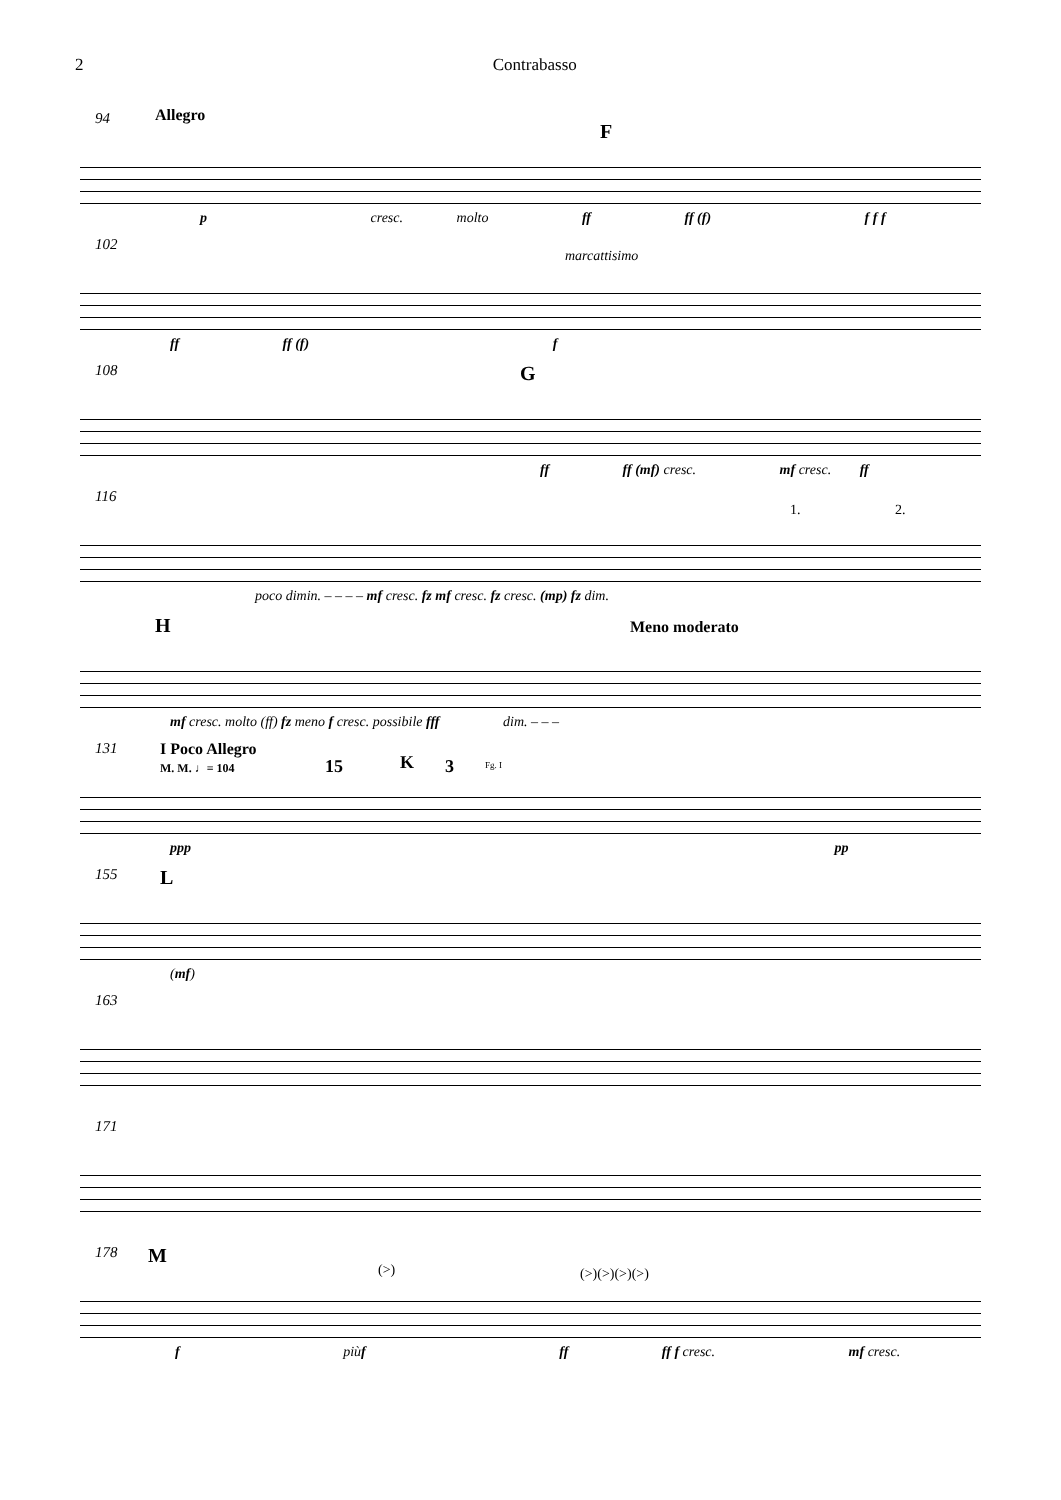2 Contrabasso
94 Allegro
F
p cresc. molto ff ff (f) f f f
102
marcattisimo
ff ff (f) f
108 G
ff ff (mf) cresc. mf cresc. ff
116
1. 2.
poco dimin. – – – – mf cresc. fz mf cresc. fz cresc. (mp) fz dim.
H Meno moderato
mf cresc. molto (ff) fz meno f cresc. possibile fff dim. – – –
131 I Poco Allegro
M. M. ♩= 104 15 K 3 Fg. I
ppp pp
155 L
(mf)
163
171
178 M
(>) (>)(>)(>)(>)
f più f ff ff f cresc. mf cresc.